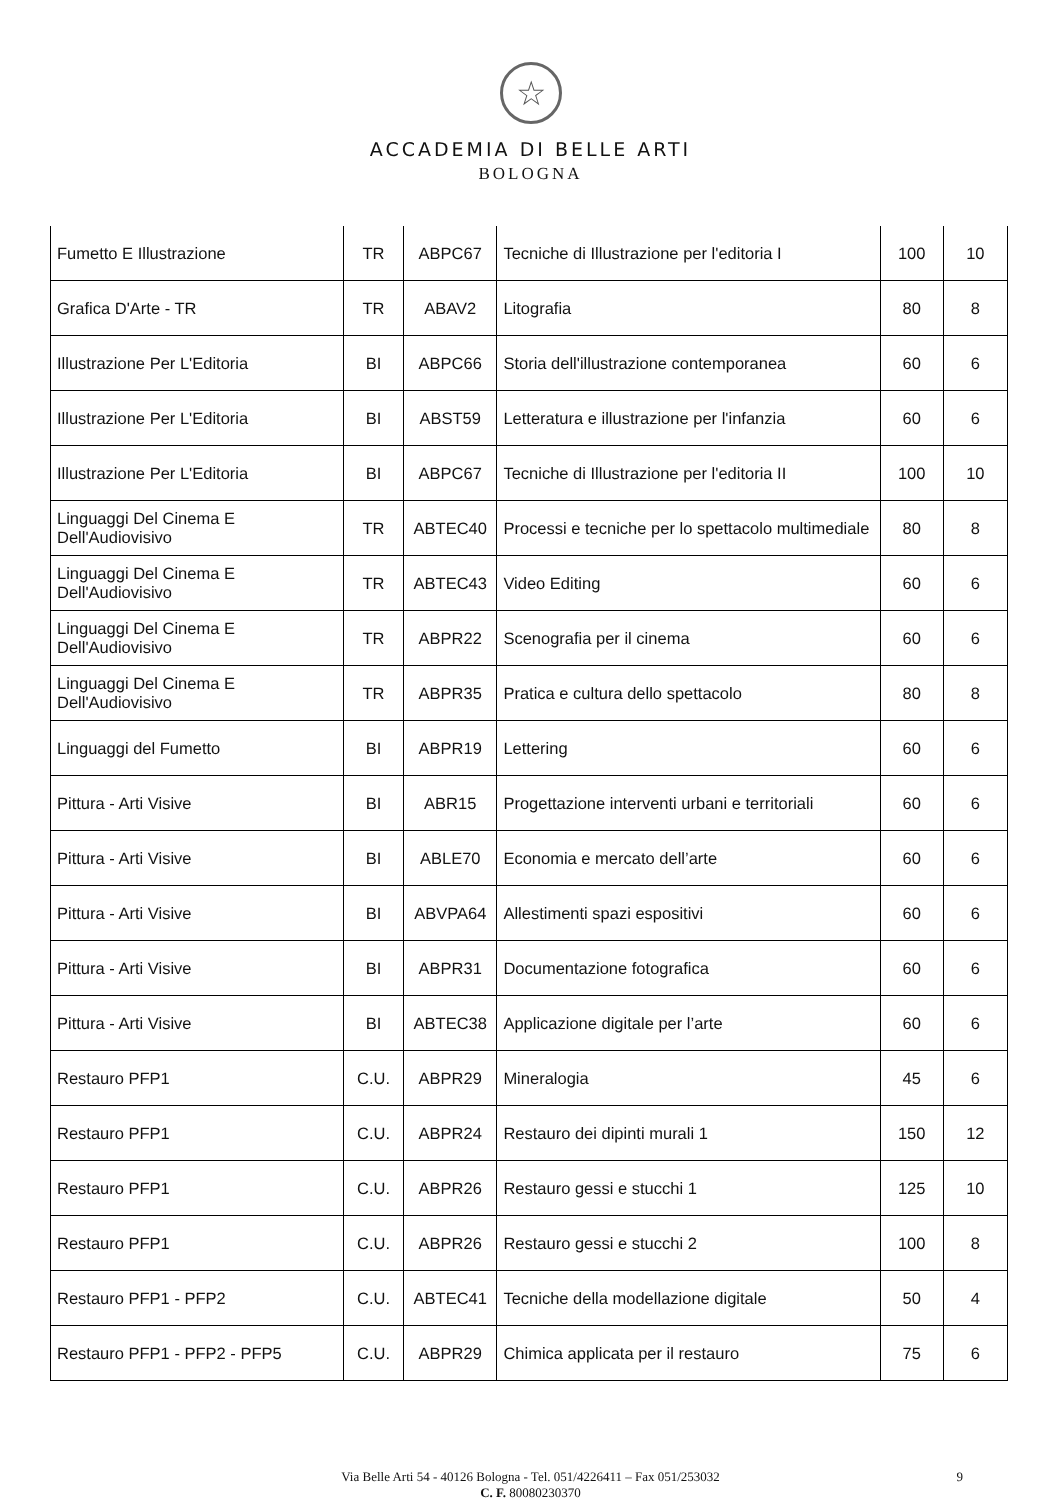☆
ACCADEMIA DI BELLE ARTI
BOLOGNA
| Fumetto E Illustrazione | TR | ABPC67 | Tecniche di Illustrazione per l'editoria I | 100 | 10 |
| Grafica D'Arte - TR | TR | ABAV2 | Litografia | 80 | 8 |
| Illustrazione Per L'Editoria | BI | ABPC66 | Storia dell'illustrazione contemporanea | 60 | 6 |
| Illustrazione Per L'Editoria | BI | ABST59 | Letteratura e illustrazione per l'infanzia | 60 | 6 |
| Illustrazione Per L'Editoria | BI | ABPC67 | Tecniche di Illustrazione per l'editoria II | 100 | 10 |
| Linguaggi Del Cinema E Dell'Audiovisivo | TR | ABTEC40 | Processi e tecniche per lo spettacolo multimediale | 80 | 8 |
| Linguaggi Del Cinema E Dell'Audiovisivo | TR | ABTEC43 | Video Editing | 60 | 6 |
| Linguaggi Del Cinema E Dell'Audiovisivo | TR | ABPR22 | Scenografia per il cinema | 60 | 6 |
| Linguaggi Del Cinema E Dell'Audiovisivo | TR | ABPR35 | Pratica e cultura dello spettacolo | 80 | 8 |
| Linguaggi del Fumetto | BI | ABPR19 | Lettering | 60 | 6 |
| Pittura - Arti Visive | BI | ABR15 | Progettazione interventi urbani e territoriali | 60 | 6 |
| Pittura - Arti Visive | BI | ABLE70 | Economia e mercato dell’arte | 60 | 6 |
| Pittura - Arti Visive | BI | ABVPA64 | Allestimenti spazi espositivi | 60 | 6 |
| Pittura - Arti Visive | BI | ABPR31 | Documentazione fotografica | 60 | 6 |
| Pittura - Arti Visive | BI | ABTEC38 | Applicazione digitale per l’arte | 60 | 6 |
| Restauro PFP1 | C.U. | ABPR29 | Mineralogia | 45 | 6 |
| Restauro PFP1 | C.U. | ABPR24 | Restauro dei dipinti murali 1 | 150 | 12 |
| Restauro PFP1 | C.U. | ABPR26 | Restauro gessi e stucchi 1 | 125 | 10 |
| Restauro PFP1 | C.U. | ABPR26 | Restauro gessi e stucchi 2 | 100 | 8 |
| Restauro PFP1 - PFP2 | C.U. | ABTEC41 | Tecniche della modellazione digitale | 50 | 4 |
| Restauro PFP1 - PFP2 - PFP5 | C.U. | ABPR29 | Chimica applicata per il restauro | 75 | 6 |
Via Belle Arti 54 - 40126 Bologna - Tel. 051/4226411 – Fax 051/253032 9
C. F. 80080230370